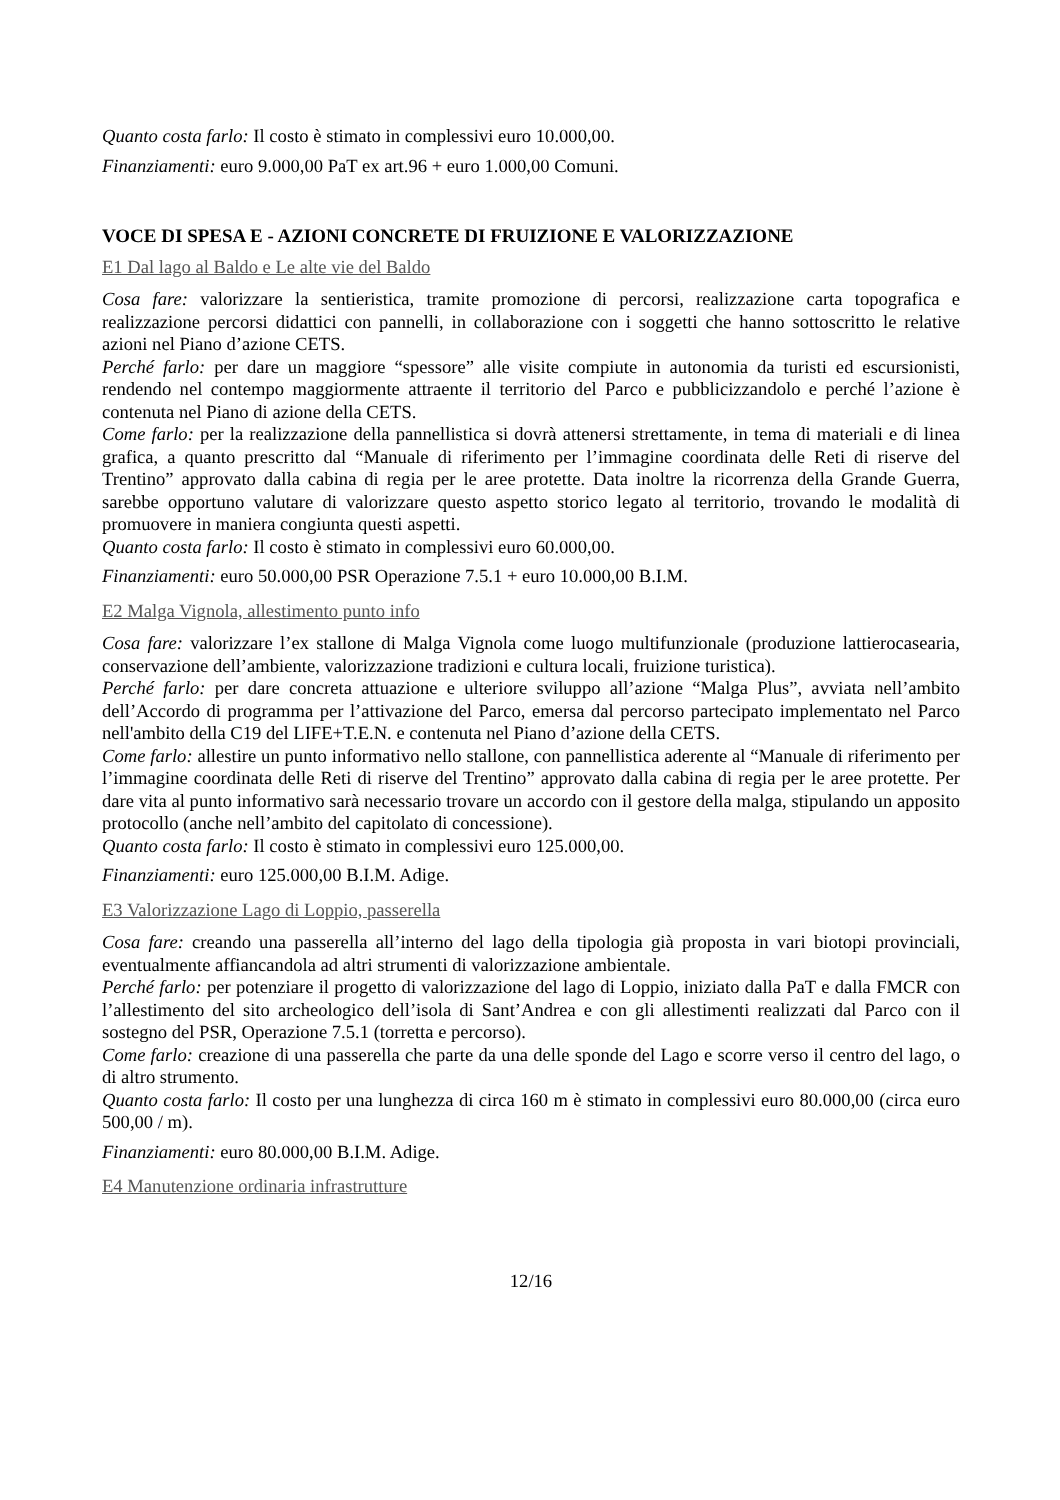Quanto costa farlo: Il costo è stimato in complessivi euro 10.000,00.
Finanziamenti: euro 9.000,00 PaT ex art.96 + euro 1.000,00 Comuni.
VOCE DI SPESA E - AZIONI CONCRETE DI FRUIZIONE E VALORIZZAZIONE
E1 Dal lago al Baldo e Le alte vie del Baldo
Cosa fare: valorizzare la sentieristica, tramite promozione di percorsi, realizzazione carta topografica e realizzazione percorsi didattici con pannelli, in collaborazione con i soggetti che hanno sottoscritto le relative azioni nel Piano d’azione CETS.
Perché farlo: per dare un maggiore “spessore” alle visite compiute in autonomia da turisti ed escursionisti, rendendo nel contempo maggiormente attraente il territorio del Parco e pubblicizzandolo e perché l’azione è contenuta nel Piano di azione della CETS.
Come farlo: per la realizzazione della pannellistica si dovrà attenersi strettamente, in tema di materiali e di linea grafica, a quanto prescritto dal “Manuale di riferimento per l’immagine coordinata delle Reti di riserve del Trentino” approvato dalla cabina di regia per le aree protette. Data inoltre la ricorrenza della Grande Guerra, sarebbe opportuno valutare di valorizzare questo aspetto storico legato al territorio, trovando le modalità di promuovere in maniera congiunta questi aspetti.
Quanto costa farlo: Il costo è stimato in complessivi euro 60.000,00.
Finanziamenti: euro 50.000,00 PSR Operazione 7.5.1 + euro 10.000,00 B.I.M.
E2 Malga Vignola, allestimento punto info
Cosa fare: valorizzare l’ex stallone di Malga Vignola come luogo multifunzionale (produzione lattierocasearia, conservazione dell’ambiente, valorizzazione tradizioni e cultura locali, fruizione turistica).
Perché farlo: per dare concreta attuazione e ulteriore sviluppo all’azione “Malga Plus”, avviata nell’ambito dell’Accordo di programma per l’attivazione del Parco, emersa dal percorso partecipato implementato nel Parco nell'ambito della C19 del LIFE+T.E.N. e contenuta nel Piano d’azione della CETS.
Come farlo: allestire un punto informativo nello stallone, con pannellistica aderente al “Manuale di riferimento per l’immagine coordinata delle Reti di riserve del Trentino” approvato dalla cabina di regia per le aree protette. Per dare vita al punto informativo sarà necessario trovare un accordo con il gestore della malga, stipulando un apposito protocollo (anche nell’ambito del capitolato di concessione).
Quanto costa farlo: Il costo è stimato in complessivi euro 125.000,00.
Finanziamenti: euro 125.000,00 B.I.M. Adige.
E3 Valorizzazione Lago di Loppio, passerella
Cosa fare: creando una passerella all’interno del lago della tipologia già proposta in vari biotopi provinciali, eventualmente affiancandola ad altri strumenti di valorizzazione ambientale.
Perché farlo: per potenziare il progetto di valorizzazione del lago di Loppio, iniziato dalla PaT e dalla FMCR con l’allestimento del sito archeologico dell’isola di Sant’Andrea e con gli allestimenti realizzati dal Parco con il sostegno del PSR, Operazione 7.5.1 (torretta e percorso).
Come farlo: creazione di una passerella che parte da una delle sponde del Lago e scorre verso il centro del lago, o di altro strumento.
Quanto costa farlo: Il costo per una lunghezza di circa 160 m è stimato in complessivi euro 80.000,00 (circa euro 500,00 / m).
Finanziamenti: euro 80.000,00 B.I.M. Adige.
E4 Manutenzione ordinaria infrastrutture
12/16